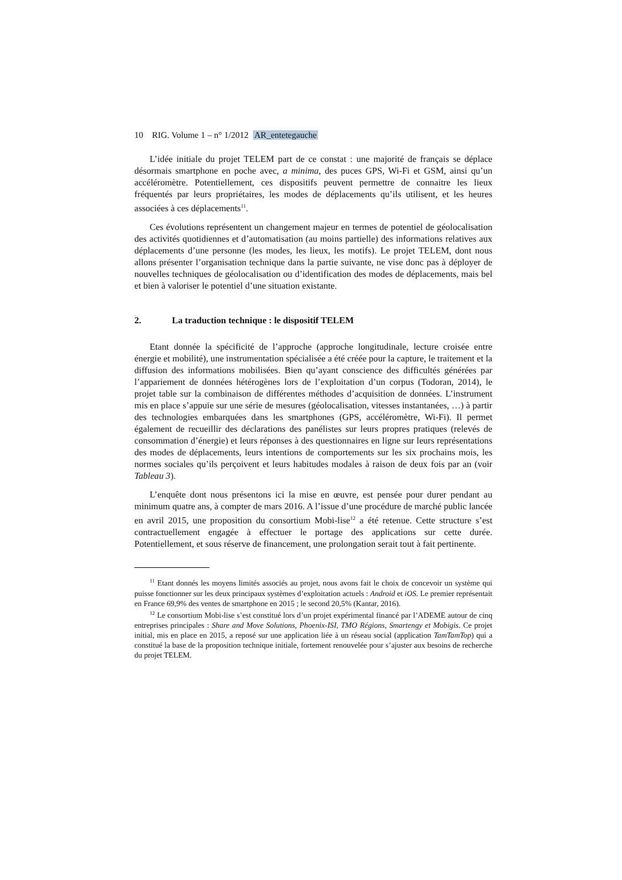10 RIG. Volume 1 – n° 1/2012 AR_entetegauche
L’idée initiale du projet TELEM part de ce constat : une majorité de français se déplace désormais smartphone en poche avec, a minima, des puces GPS, Wi-Fi et GSM, ainsi qu’un accéléromètre. Potentiellement, ces dispositifs peuvent permettre de connaitre les lieux fréquentés par leurs propriétaires, les modes de déplacements qu’ils utilisent, et les heures associées à ces déplacements<sup>11</sup>.
Ces évolutions représentent un changement majeur en termes de potentiel de géolocalisation des activités quotidiennes et d’automatisation (au moins partielle) des informations relatives aux déplacements d’une personne (les modes, les lieux, les motifs). Le projet TELEM, dont nous allons présenter l’organisation technique dans la partie suivante, ne vise donc pas à déployer de nouvelles techniques de géolocalisation ou d’identification des modes de déplacements, mais bel et bien à valoriser le potentiel d’une situation existante.
2. La traduction technique : le dispositif TELEM
Etant donnée la spécificité de l’approche (approche longitudinale, lecture croisée entre énergie et mobilité), une instrumentation spécialisée a été créée pour la capture, le traitement et la diffusion des informations mobilisées. Bien qu’ayant conscience des difficultés générées par l’appariement de données hétérogènes lors de l’exploitation d’un corpus (Todoran, 2014), le projet table sur la combinaison de différentes méthodes d’acquisition de données. L’instrument mis en place s’appuie sur une série de mesures (géolocalisation, vitesses instantanées, …) à partir des technologies embarquées dans les smartphones (GPS, accéléromètre, Wi-Fi). Il permet également de recueillir des déclarations des panélistes sur leurs propres pratiques (relevés de consommation d’énergie) et leurs réponses à des questionnaires en ligne sur leurs représentations des modes de déplacements, leurs intentions de comportements sur les six prochains mois, les normes sociales qu’ils perçoivent et leurs habitudes modales à raison de deux fois par an (voir Tableau 3).
L’enquête dont nous présentons ici la mise en œuvre, est pensée pour durer pendant au minimum quatre ans, à compter de mars 2016. A l’issue d’une procédure de marché public lancée en avril 2015, une proposition du consortium Mobi-lise<sup>12</sup> a été retenue. Cette structure s’est contractuellement engagée à effectuer le portage des applications sur cette durée. Potentiellement, et sous réserve de financement, une prolongation serait tout à fait pertinente.
<sup>11</sup> Etant donnés les moyens limités associés au projet, nous avons fait le choix de concevoir un système qui puisse fonctionner sur les deux principaux systèmes d’exploitation actuels : Android et iOS. Le premier représentait en France 69,9% des ventes de smartphone en 2015 ; le second 20,5% (Kantar, 2016).
<sup>12</sup> Le consortium Mobi-lise s’est constitué lors d’un projet expérimental financé par l’ADEME autour de cinq entreprises principales : Share and Move Solutions, Phoenix-ISI, TMO Régions, Smartengy et Mobigis. Ce projet initial, mis en place en 2015, a reposé sur une application liée à un réseau social (application TamTamTop) qui a constitué la base de la proposition technique initiale, fortement renouvelée pour s’ajuster aux besoins de recherche du projet TELEM.